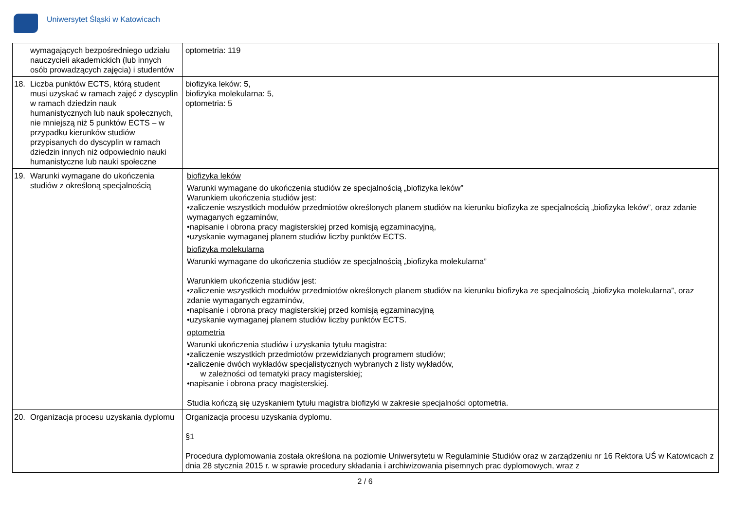Uniwersytet Śląski w Katowicach
| | wymagających bezpośredniego udziału nauczycieli akademickich (lub innych osób prowadzących zajęcia) i studentów | optometria: 119 |
| 18. | Liczba punktów ECTS, którą student musi uzyskać w ramach zajęć z dyscyplin w ramach dziedzin nauk humanistycznych lub nauk społecznych, nie mniejszą niż 5 punktów ECTS – w przypadku kierunków studiów przypisanych do dyscyplin w ramach dziedzin innych niż odpowiednio nauki humanistyczne lub nauki społeczne | biofizyka leków: 5, biofizyka molekularna: 5, optometria: 5 |
| 19. | Warunki wymagane do ukończenia studiów z określoną specjalnością | biofizyka leków Warunki wymagane do ukończenia studiów ze specjalnością „biofizyka leków” Warunkiem ukończenia studiów jest: •zaliczenie wszystkich modułów przedmiotów określonych planem studiów na kierunku biofizyka ze specjalnością „biofizyka leków”, oraz zdanie wymaganych egzaminów, •napisanie i obrona pracy magisterskiej przed komisją egzaminacyjną, •uzyskanie wymaganej planem studiów liczby punktów ECTS. biofizyka molekularna Warunki wymagane do ukończenia studiów ze specjalnością „biofizyka molekularna” Warunkiem ukończenia studiów jest: •zaliczenie wszystkich modułów przedmiotów określonych planem studiów na kierunku biofizyka ze specjalnością „biofizyka molekularna”, oraz zdanie wymaganych egzaminów, •napisanie i obrona pracy magisterskiej przed komisją egzaminacyjną •uzyskanie wymaganej planem studiów liczby punktów ECTS. optometria Warunki ukończenia studiów i uzyskania tytułu magistra: •zaliczenie wszystkich przedmiotów przewidzianych programem studiów; •zaliczenie dwóch wykładów specjalistycznych wybranych z listy wykładów, w zależności od tematyki pracy magisterskiej; •napisanie i obrona pracy magisterskiej. Studia kończą się uzyskaniem tytułu magistra biofizyki w zakresie specjalności optometria. |
| 20. | Organizacja procesu uzyskania dyplomu | Organizacja procesu uzyskania dyplomu. §1 Procedura dyplomowania została określona na poziomie Uniwersytetu w Regulaminie Studiów oraz w zarządzeniu nr 16 Rektora UŚ w Katowicach z dnia 28 stycznia 2015 r. w sprawie procedury składania i archiwizowania pisemnych prac dyplomowych, wraz z |
2 / 6